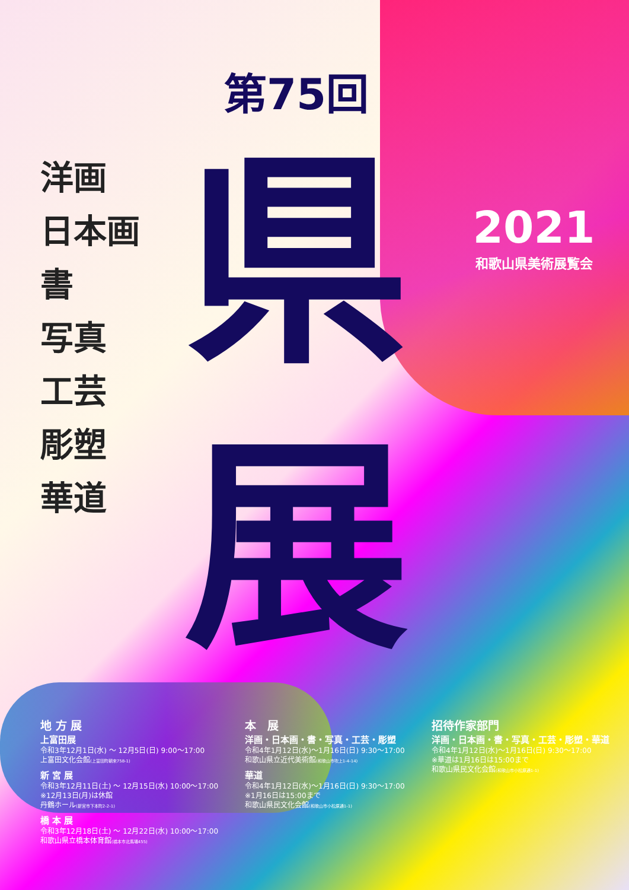洋画
日本画
書
写真
工芸
彫塑
華道
第75回
県
展
2021
和歌山県美術展覧会
地 方 展
上富田展
令和3年12月1日(水) ～ 12月5日(日) 9:00～17:00
上富田文化会館(上富田町朝来758-1)
新 宮 展
令和3年12月11日(土) ～ 12月15日(水) 10:00～17:00
※12月13日(月)は休館
丹鶴ホール(新宮市下本町2-2-1)
橋 本 展
令和3年12月18日(土) ～ 12月22日(水) 10:00～17:00
和歌山県立橋本体育館(橋本市北馬場455)
本　展
洋画・日本画・書・写真・工芸・彫塑
令和4年1月12日(水)～1月16日(日) 9:30～17:00
和歌山県立近代美術館(和歌山市吹上1-4-14)
華道
令和4年1月12日(水)～1月16日(日) 9:30～17:00
※1月16日は15:00まで
和歌山県民文化会館(和歌山市小松原通1-1)
招待作家部門
洋画・日本画・書・写真・工芸・彫塑・華道
令和4年1月12日(水)～1月16日(日) 9:30～17:00
※華道は1月16日は15:00まで
和歌山県民文化会館(和歌山市小松原通1-1)